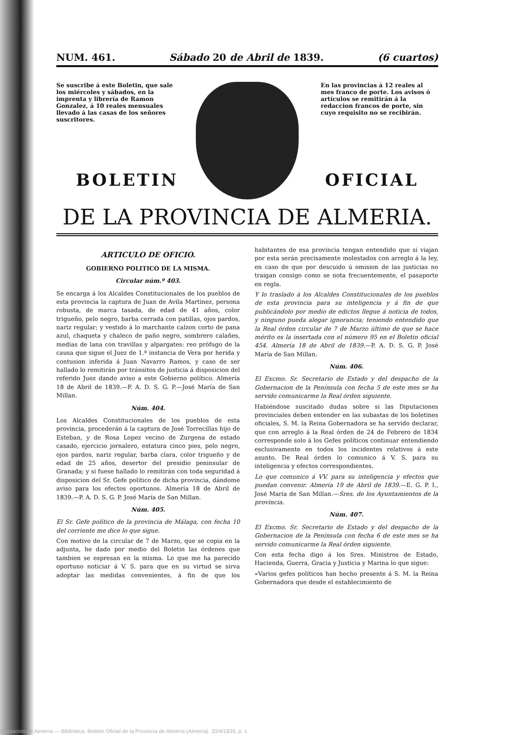NUM. 461. Sábado 20 de Abril de 1839. (6 cuartos)
Se suscribe á este Boletin, que sale los miércoles y sábados, en la imprenta y librería de Ramon Gonzalez, á 10 reales mensuales llevado á las casas de los señores suscritores.
En las provincias á 12 reales al mes franco de porte. Los avisos ó artículos se remitirán á la redaccion francos de porte, sin cuyo requisito no se recibirán.
BOLETIN OFICIAL
DE LA PROVINCIA DE ALMERIA.
ARTICULO DE OFICIO.
GOBIERNO POLITICO DE LA MISMA.
Circular núm.º 403.
Se encarga á los Alcaldes Constitucionales de los pueblos de esta provincia la captura de Juan de Avila Martinez, persona robusta, de marca tasada, de edad de 41 años, color trigueño, pelo negro, barba cerrada con patillas, ojos pardos, nariz regular; y vestido á lo marchante calzon corto de pana azul, chaqueta y chaleco de paño negro, sombrero calañes, medias de lana con travillas y alpargates: reo prófugo de la causa que sigue el Juez de 1.ª instancia de Vera por herida y contusion inferida á Juan Navarro Ramos, y caso de ser hallado lo remitirán por tránsitos de justicia á disposicion del referido Juez dando aviso a este Gobierno político. Almería 18 de Abril de 1839.—P. A. D. S. G. P.—José María de San Millan.
Núm. 404.
Los Alcaldes Constitucionales de los pueblos de esta provincia, procederán á la captura de José Torrecillas hijo de Esteban, y de Rosa Lopez vecino de Zurgena de estado casado, ejercicio jornalero, estatura cinco pies, pelo negro, ojos pardos, nariz regular, barba clara, color trigueño y de edad de 25 años, desertor del presidio peninsular de Granada; y si fuese hallado lo remitirán con toda seguridad á disposicion del Sr. Gefe político de dicha provincia, dándome aviso para los efectos oportunos. Almería 18 de Abril de 1839.—P. A. D. S. G. P. José María de San Millan.
Núm. 405.
El Sr. Gefe político de la provincia de Málaga, con fecha 10 del corriente me dice lo que sigue.
Con motivo de la circular de 7 de Marzo, que se copia en la adjunta, he dado por medio del Boletin las órdenes que tambien se espresan en la misma. Lo que me ha parecido oportuno noticiar á V. S. para que en su virtud se sirva adoptar las medidas convenientes, á fin de que los habitantes de esa provincia tengan entendido que si viajan por esta serán precisamente molestados con arreglo á la ley, en caso de que por descuido ú omision de las justicias no traigan consigo como se nota frecuentemente, el pasaporte en regla.
Y lo traslado á los Alcaldes Constitucionales de los pueblos de esta provincia para su inteligencia y á fin de que publicándolo por medio de edictos llegue á noticia de todos, y ninguno pueda alegar ignorancia; teniendo entendido que la Real órden circular de 7 de Marzo último de que se hace mérito es la insertada con el número 95 en el Boletin oficial 454. Almería 18 de Abril de 1839.—P. A. D. S. G. P. José María de San Millan.
Núm. 406.
El Excmo. Sr. Secretario de Estado y del despacho de la Gobernacion de la Península con fecha 5 de este mes se ha servido comunicarme la Real órden siguiente.
Habiéndose suscitado dudas sobre si las Diputaciones provinciales deben entender en las subastas de los boletines oficiales, S. M. la Reina Gobernadora se ha servido declarar, que con arreglo á la Real órden de 24 de Febrero de 1834 corresponde solo á los Gefes políticos continuar entendiendo esclusivamente en todos los incidentes relativos á este asunto. De Real órden lo comunico á V. S. para su inteligencia y efectos correspondientes.
Lo que comunico á VV. para su inteligencia y efectos que puedan convenir. Almería 19 de Abril de 1839.—E. G. P. I., José María de San Millan.—Sres. de los Ayuntamientos de la provincia.
Núm. 407.
El Excmo. Sr. Secretario de Estado y del despacho de la Gobernacion de la Península con fecha 6 de este mes se ha servido comunicarme la Real órden siguiente.
Con esta fecha digo á los Sres. Ministros de Estado, Hacienda, Guerra, Gracia y Justicia y Marina lo que sigue:
«Varios gefes políticos han hecho presente á S. M. la Reina Gobernadora que desde el establecimiento de
Diputación de Almería — Biblioteca. Boletín Oficial de la Provincia de Almería (Almería). 20/4/1839, p. 1